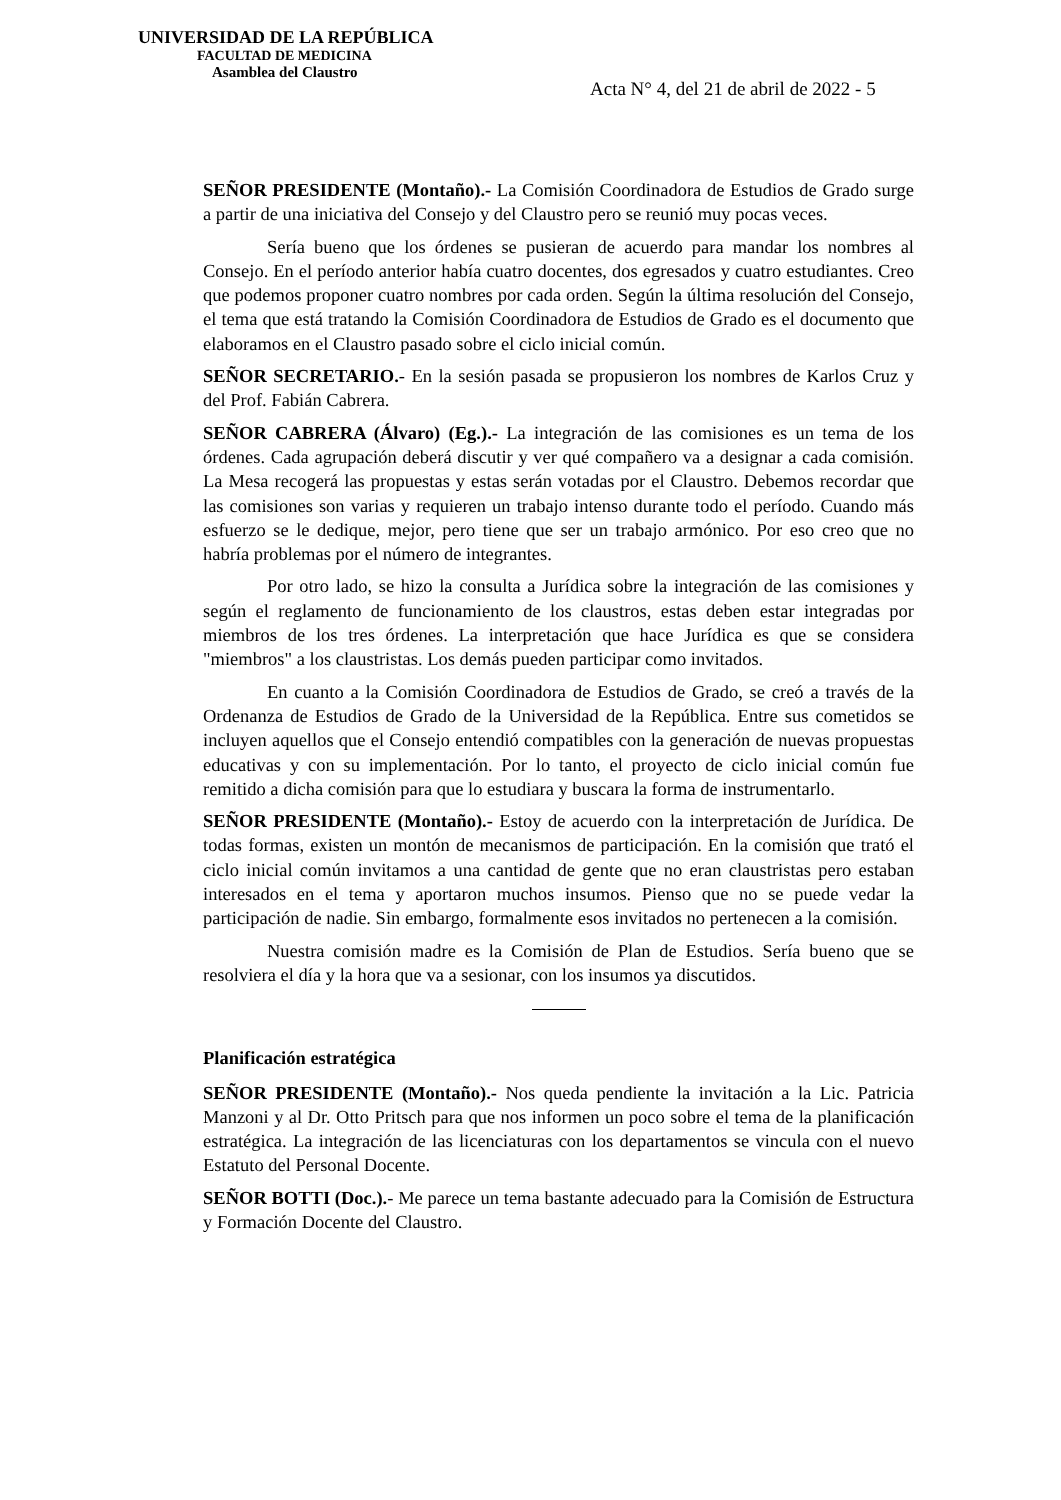UNIVERSIDAD DE LA REPÚBLICA
FACULTAD DE MEDICINA
Asamblea del Claustro
Acta N° 4, del 21 de abril de 2022 - 5
SEÑOR PRESIDENTE (Montaño).- La Comisión Coordinadora de Estudios de Grado surge a partir de una iniciativa del Consejo y del Claustro pero se reunió muy pocas veces.
Sería bueno que los órdenes se pusieran de acuerdo para mandar los nombres al Consejo. En el período anterior había cuatro docentes, dos egresados y cuatro estudiantes. Creo que podemos proponer cuatro nombres por cada orden. Según la última resolución del Consejo, el tema que está tratando la Comisión Coordinadora de Estudios de Grado es el documento que elaboramos en el Claustro pasado sobre el ciclo inicial común.
SEÑOR SECRETARIO.- En la sesión pasada se propusieron los nombres de Karlos Cruz y del Prof. Fabián Cabrera.
SEÑOR CABRERA (Álvaro) (Eg.).- La integración de las comisiones es un tema de los órdenes. Cada agrupación deberá discutir y ver qué compañero va a designar a cada comisión. La Mesa recogerá las propuestas y estas serán votadas por el Claustro. Debemos recordar que las comisiones son varias y requieren un trabajo intenso durante todo el período. Cuando más esfuerzo se le dedique, mejor, pero tiene que ser un trabajo armónico. Por eso creo que no habría problemas por el número de integrantes.
Por otro lado, se hizo la consulta a Jurídica sobre la integración de las comisiones y según el reglamento de funcionamiento de los claustros, estas deben estar integradas por miembros de los tres órdenes. La interpretación que hace Jurídica es que se considera "miembros" a los claustristas. Los demás pueden participar como invitados.
En cuanto a la Comisión Coordinadora de Estudios de Grado, se creó a través de la Ordenanza de Estudios de Grado de la Universidad de la República. Entre sus cometidos se incluyen aquellos que el Consejo entendió compatibles con la generación de nuevas propuestas educativas y con su implementación. Por lo tanto, el proyecto de ciclo inicial común fue remitido a dicha comisión para que lo estudiara y buscara la forma de instrumentarlo.
SEÑOR PRESIDENTE (Montaño).- Estoy de acuerdo con la interpretación de Jurídica. De todas formas, existen un montón de mecanismos de participación. En la comisión que trató el ciclo inicial común invitamos a una cantidad de gente que no eran claustristas pero estaban interesados en el tema y aportaron muchos insumos. Pienso que no se puede vedar la participación de nadie. Sin embargo, formalmente esos invitados no pertenecen a la comisión.
Nuestra comisión madre es la Comisión de Plan de Estudios. Sería bueno que se resolviera el día y la hora que va a sesionar, con los insumos ya discutidos.
Planificación estratégica
SEÑOR PRESIDENTE (Montaño).- Nos queda pendiente la invitación a la Lic. Patricia Manzoni y al Dr. Otto Pritsch para que nos informen un poco sobre el tema de la planificación estratégica. La integración de las licenciaturas con los departamentos se vincula con el nuevo Estatuto del Personal Docente.
SEÑOR BOTTI (Doc.).- Me parece un tema bastante adecuado para la Comisión de Estructura y Formación Docente del Claustro.